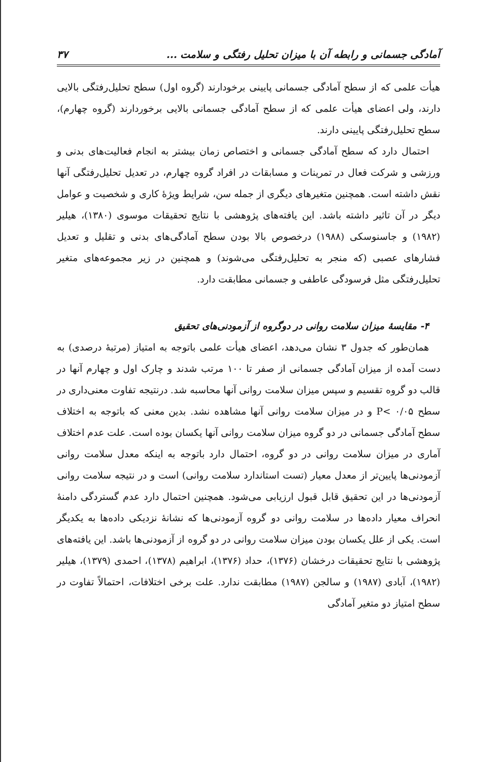آمادگی جسمانی و رابطه آن با میزان تحلیل رفتگی و سلامت ... ۳۷
هیأت علمی که از سطح آمادگی جسمانی پایینی برخودارند (گروه اول) سطح تحلیل‌رفتگی بالایی دارند، ولی اعضای هیأت علمی که از سطح آمادگی جسمانی بالایی برخوردارند (گروه چهارم)، سطح تحلیل‌رفتگی پایینی دارند.
احتمال دارد که سطح آمادگی جسمانی و اختصاص زمان بیشتر به انجام فعالیت‌های بدنی و ورزشی و شرکت فعال در تمرینات و مسابقات در افراد گروه چهارم، در تعدیل تحلیل‌رفتگی آنها نقش داشته است. همچنین متغیرهای دیگری از جمله سن، شرایط ویژهٔ کاری و شخصیت و عوامل دیگر در آن تاثیر داشته باشد. این یافته‌های پژوهشی با نتایج تحقیقات موسوی (۱۳۸۰)، هیلیر (۱۹۸۲) و جاسنوسکی (۱۹۸۸) درخصوص بالا بودن سطح آمادگی‌های بدنی و تقلیل و تعدیل فشارهای عصبی (که منجر به تحلیل‌رفتگی می‌شوند) و همچنین در زیر مجموعه‌های متغیر تحلیل‌رفتگی مثل فرسودگی عاطفی و جسمانی مطابقت دارد.
۴- مقایسهٔ میزان سلامت روانی در دوگروه از آزمودنی‌های تحقیق
همان‌طور که جدول ۳ نشان می‌دهد، اعضای هیأت علمی باتوجه به امتیاز (مرتبهٔ درصدی) به دست آمده از میزان آمادگی جسمانی از صفر تا ۱۰۰ مرتب شدند و چارک اول و چهارم آنها در قالب دو گروه تقسیم و سپس میزان سلامت روانی آنها محاسبه شد. درنتیجه تفاوت معنی‌داری در سطح ۰/۰۵ >P و در میزان سلامت روانی آنها مشاهده نشد. بدین معنی که باتوجه به اختلاف سطح آمادگی جسمانی در دو گروه میزان سلامت روانی آنها یکسان بوده است. علت عدم اختلاف آماری در میزان سلامت روانی در دو گروه، احتمال دارد باتوجه به اینکه معدل سلامت روانی آزمودنی‌ها پایین‌تر از معدل معیار (تست استاندارد سلامت روانی) است و در نتیجه سلامت روانی آزمودنی‌ها در این تحقیق قابل قبول ارزیابی می‌شود. همچنین احتمال دارد عدم گستردگی دامنهٔ انحراف معیار داده‌ها در سلامت روانی دو گروه آزمودنی‌ها که نشانهٔ نزدیکی داده‌ها به یکدیگر است. یکی از علل یکسان بودن میزان سلامت روانی در دو گروه از آزمودنی‌ها باشد. این یافته‌های پژوهشی با نتایج تحقیقات درخشان (۱۳۷۶)، حداد (۱۳۷۶)، ابراهیم (۱۳۷۸)، احمدی (۱۳۷۹)، هیلیر (۱۹۸۲)، آبادی (۱۹۸۷) و سالجن (۱۹۸۷) مطابقت ندارد. علت برخی اختلافات، احتمالاً تفاوت در سطح امتیاز دو متغیر آمادگی